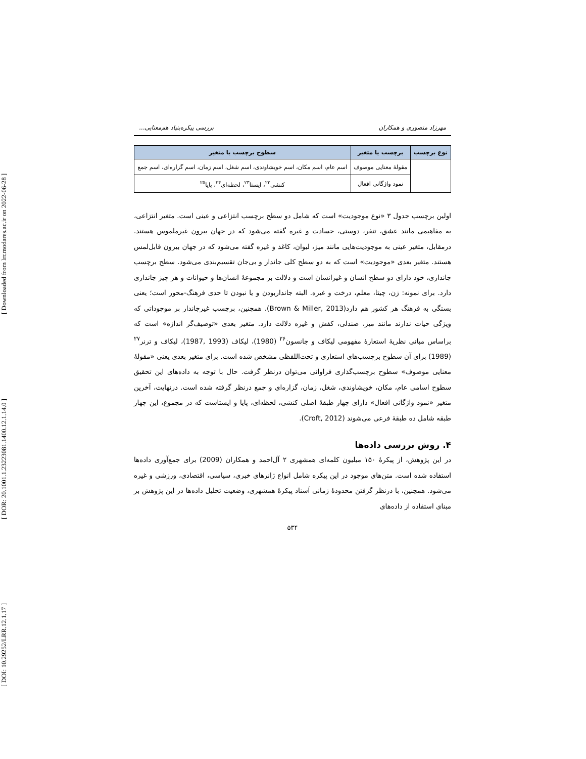[ DOI: 10.29252/LRR.12.1.17 ] [ DOR: 20.1001.1.23223081.1400.12.1.14.0 ] [ Downloaded from lrr.modares.ac.ir on 2022-06-28 ]
مهرزاد منصوری و همکاران بررسی پیکره‌بنیاد هم‌معنایی...
| نوع برچسب | برچسب یا متغیر | سطوح برچسب یا متغیر |
| --- | --- | --- |
| | مقولهٔ معنایی موصوف | اسم عام، اسم مکان، اسم خویشاوندی، اسم شغل، اسم زمان، اسم گزاره‌ای، اسم جمع |
| | نمود واژگانی افعال | کنشی<sup>۲۲</sup>، ایستا<sup>۲۳</sup>، لحظه‌ای<sup>۲۴</sup>، پایا<sup>۲۵</sup> |
اولین برچسب جدول ۳ «نوع موجودیت» است که شامل دو سطح برچسب انتزاعی و عینی است. متغیر انتزاعی، به مفاهیمی مانند عشق، تنفر، دوستی، حسادت و غیره گفته می‌شود که در جهان بیرون غیرملموس هستند. درمقابل، متغیر عینی به موجودیت‌هایی مانند میز، لیوان، کاغذ و غیره گفته می‌شود که در جهان بیرون قابل‌لمس هستند. متغیر بعدی «موجودیت» است که به دو سطح کلی جاندار و بی‌جان تقسیم‌بندی می‌شود. سطح برچسب جانداری، خود دارای دو سطح انسان و غیرانسان است و دلالت بر مجموعهٔ انسان‌ها و حیوانات و هر چیز جانداری دارد. برای نمونه: زن، چیتا، معلم، درخت و غیره. البته جانداربودن و یا نبودن تا حدی فرهنگ-محور است؛ یعنی بستگی به فرهنگ هر کشور هم دارد(Brown & Miller, 2013). همچنین، برچسب غیرجاندار بر موجوداتی که ویژگی حیات ندارند مانند میز، صندلی، کفش و غیره دلالت دارد. متغیر بعدی «توصیف‌گر اندازه» است که براساس مبانی نظریهٔ استعارهٔ مفهومی لیکاف و جانسون<sup>۲۶</sup> (1980)، لیکاف (1993 ,1987)، لیکاف و ترنر<sup>۲۷</sup> (1989) برای آن سطوح برچسب‌های استعاری و تحت‌اللفظی مشخص شده است. برای متغیر بعدی یعنی «مقولهٔ معنایی موصوف» سطوح برچسب‌گذاری فراوانی می‌توان درنظر گرفت. حال با توجه به داده‌های این تحقیق سطوح اسامی عام، مکان، خویشاوندی، شغل، زمان، گزاره‌ای و جمع درنظر گرفته شده است. درنهایت، آخرین متغیر «نمود واژگانی افعال» دارای چهار طبقهٔ اصلی کنشی، لحظه‌ای، پایا و ایستاست که در مجموع، این چهار طبقه شامل ده طبقهٔ فرعی می‌شوند (Croft, 2012).
۴. روش بررسی داده‌ها
در این پژوهش، از پیکرهٔ ۱۵۰ میلیون کلمه‌ای همشهری ۲ آل‌احمد و همکاران (2009) برای جمع‌آوری داده‌ها استفاده شده است. متن‌های موجود در این پیکره شامل انواع ژانرهای خبری، سیاسی، اقتصادی، ورزشی و غیره می‌شود. همچنین، با درنظر گرفتن محدودهٔ زمانی اَسناد پیکرهٔ همشهری، وضعیت تحلیل داده‌ها در این پژوهش بر مبنای استفاده از داده‌های
۵۳۴